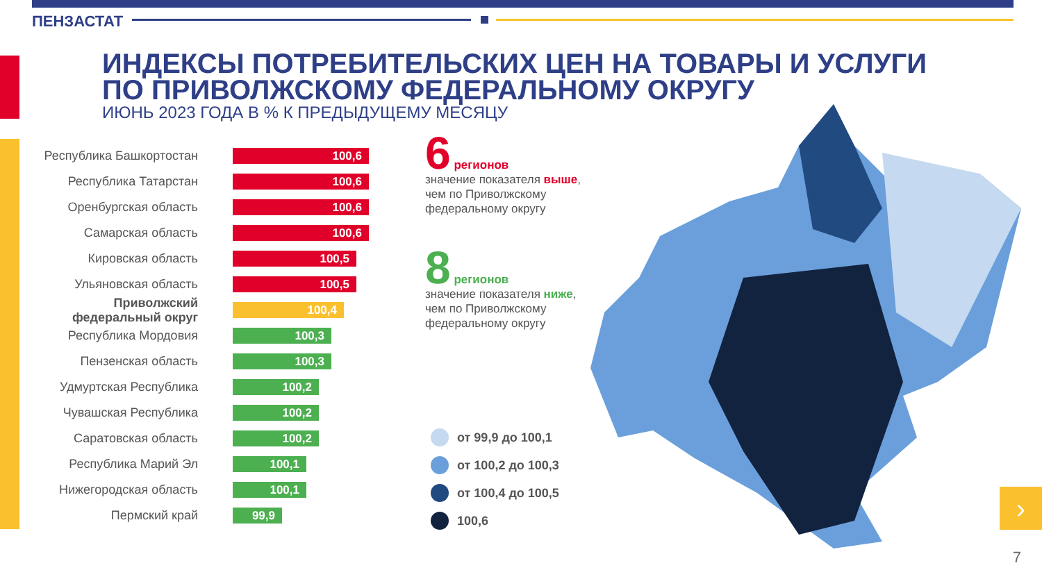ПЕНЗАСТАТ
ИНДЕКСЫ ПОТРЕБИТЕЛЬСКИХ ЦЕН НА ТОВАРЫ И УСЛУГИ
ПО ПРИВОЛЖСКОМУ ФЕДЕРАЛЬНОМУ ОКРУГУ
ИЮНЬ 2023 ГОДА В % К ПРЕДЫДУЩЕМУ МЕСЯЦУ
Республика Башкортостан
100,6
Республика Татарстан
100,6
Оренбургская область
100,6
Самарская область
100,6
Кировская область
100,5
Ульяновская область
100,5
Приволжский федеральный округ
100,4
Республика Мордовия
100,3
Пензенская область
100,3
Удмуртская Республика
100,2
Чувашская Республика
100,2
Саратовская область
100,2
Республика Марий Эл
100,1
Нижегородская область
100,1
Пермский край
99,9
6 регионов
значение показателя выше,
чем по Приволжскому
федеральному округу
8 регионов
значение показателя ниже,
чем по Приволжскому
федеральному округу
от 99,9 до 100,1
от 100,2 до 100,3
от 100,4 до 100,5
100,6
›
7